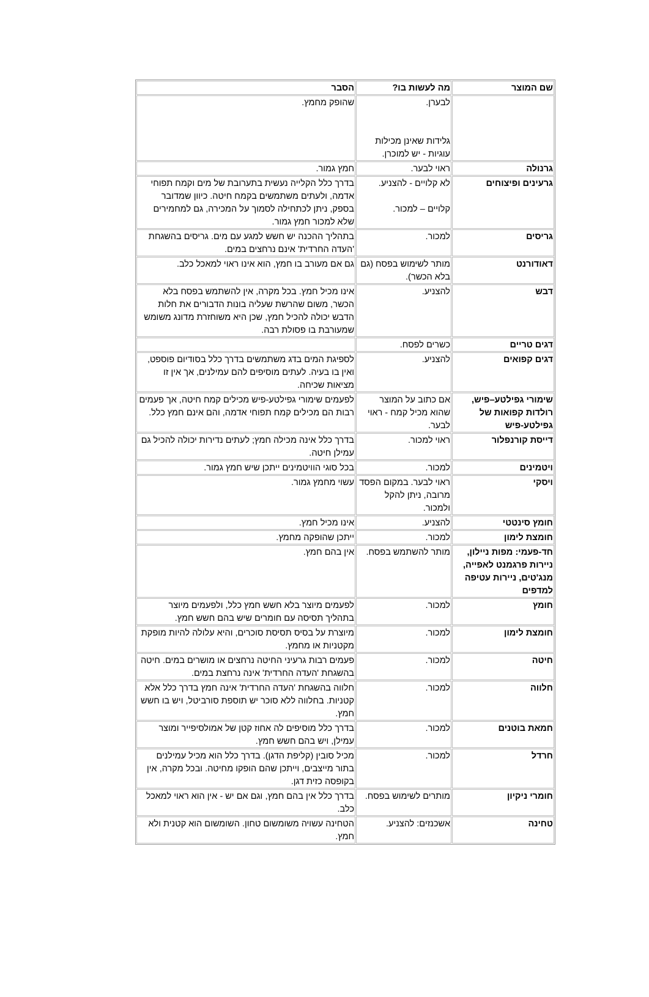| שם המוצר | מה לעשות בו? | הסבר |
| --- | --- | --- |
| | לבערן. גלידות שאינן מכילות עוגיות - יש למוכרן. | שהופק מחמץ. |
| גרנולה | ראוי לבער. | חמץ גמור. |
| גרעינים ופיצוחים | לא קלויים - להצניע. קלויים – למכור. | בדרך כלל הקלייה נעשית בתערובת של מים וקמח תפוחי אדמה, ולעתים משתמשים בקמח חיטה. כיוון שמדובר בספק, ניתן לכתחילה לסמוך על המכירה, גם למחמירים שלא למכור חמץ גמור. |
| גריסים | למכור. | בתהליך ההכנה יש חשש למגע עם מים. גריסים בהשגחת 'העדה החרדית' אינם נרחצים במים. |
| דאודורנט | מותר לשימוש בפסח (גם בלא הכשר). | גם אם מעורב בו חמץ, הוא אינו ראוי למאכל כלב. |
| דבש | להצניע. | אינו מכיל חמץ. בכל מקרה, אין להשתמש בפסח בלא הכשר, משום שהרשת שעליה בונות הדבורים את חלות הדבש יכולה להכיל חמץ, שכן היא משוחזרת מדונג משומש שמעורבת בו פסולת רבה. |
| דגים טריים | כשרים לפסח. | |
| דגים קפואים | להצניע. | לספיגת המים בדג משתמשים בדרך כלל בסודיום פוספט, ואין בו בעיה. לעתים מוסיפים להם עמילנים, אך אין זו מציאות שכיחה. |
| שימורי גפילטע–פיש, רולדות קפואות של גפילטע-פיש | אם כתוב על המוצר שהוא מכיל קמח - ראוי לבער. | לפעמים שימורי גפילטע-פיש מכילים קמח חיטה, אך פעמים רבות הם מכילים קמח תפוחי אדמה, והם אינם חמץ כלל. |
| דייסת קורנפלור | ראוי למכור. | בדרך כלל אינה מכילה חמץ; לעתים נדירות יכולה להכיל גם עמילן חיטה. |
| ויטמינים | למכור. | בכל סוגי הוויטמינים ייתכן שיש חמץ גמור. |
| ויסקי | ראוי לבער. במקום הפסד מרובה, ניתן להקל ולמכור. | עשוי מחמץ גמור. |
| חומץ סינטטי | להצניע. | אינו מכיל חמץ. |
| חומצת לימון | למכור. | ייתכן שהופקה מחמץ. |
| חד-פעמי: מפות ניילון, ניירות פרגמנט לאפייה, מנג'טים, ניירות עטיפה למדפים | מותר להשתמש בפסח. | אין בהם חמץ. |
| חומץ | למכור. | לפעמים מיוצר בלא חשש חמץ כלל, ולפעמים מיוצר בתהליך תסיסה עם חומרים שיש בהם חשש חמץ. |
| חומצת לימון | למכור. | מיוצרת על בסיס תסיסת סוכרים, והיא עלולה להיות מופקת מקטניות או מחמץ. |
| חיטה | למכור. | פעמים רבות גרעיני החיטה נרחצים או מושרים במים. חיטה בהשגחת 'העדה החרדית' אינה נרחצת במים. |
| חלווה | למכור. | חלווה בהשגחת 'העדה החרדית' אינה חמץ בדרך כלל אלא קטניות. בחלווה ללא סוכר יש תוספת סורביטל, ויש בו חשש חמץ. |
| חמאת בוטנים | למכור. | בדרך כלל מוסיפים לה אחוז קטן של אמולסיפייר ומוצר עמילן, ויש בהם חשש חמץ. |
| חרדל | למכור. | מכיל סובין (קליפת הדגן). בדרך כלל הוא מכיל עמילנים בתור מייצבים, וייתכן שהם הופקו מחיטה. ובכל מקרה, אין בקופסה כזית דגן. |
| חומרי ניקיון | מותרים לשימוש בפסח. | בדרך כלל אין בהם חמץ, וגם אם יש - אין הוא ראוי למאכל כלב. |
| טחינה | אשכנזים: להצניע. | הטחינה עשויה משומשום טחון. השומשום הוא קטנית ולא חמץ. |